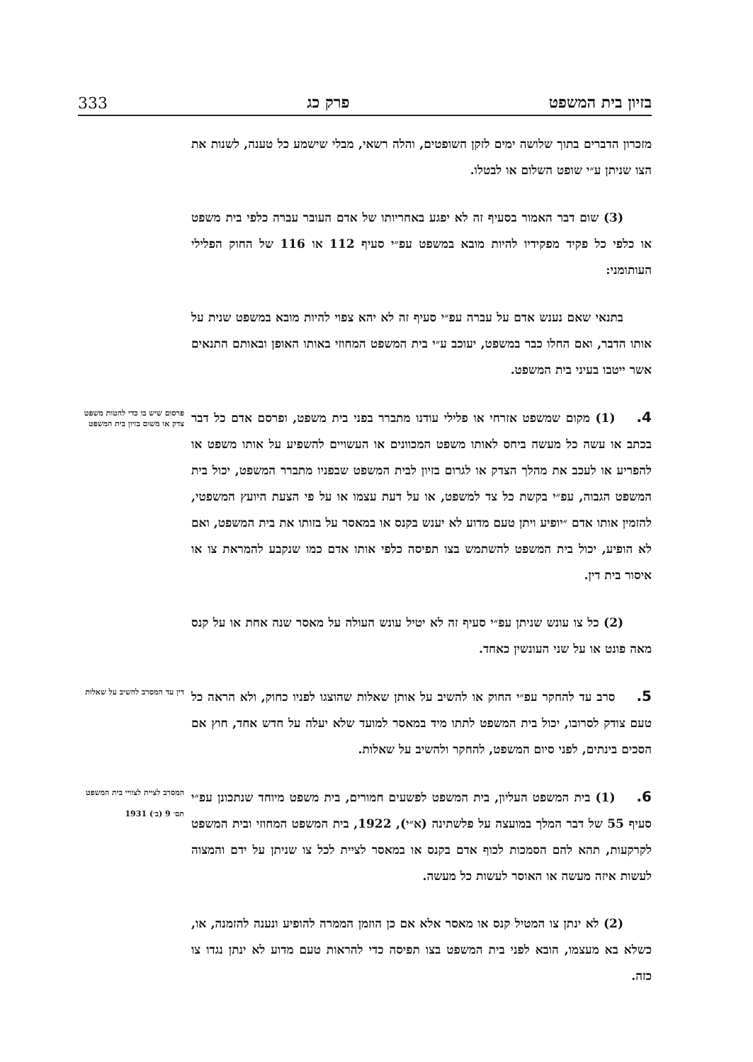בזיון בית המשפט פרק כג 333
מזכרון הדברים בתוך שלושה ימים לזקן השופטים, והלה רשאי, מבלי שישמע כל טענה, לשנות את הצו שניתן ע״י שופט השלום או לבטלו.
(3) שום דבר האמור בסעיף זה לא יפגע באחריותו של אדם העובר עברה כלפי בית משפט או כלפי כל פקיד מפקידיו להיות מובא במשפט עפ״י סעיף 112 או 116 של החוק הפלילי העותומני:
בתנאי שאם נענש אדם על עברה עפ״י סעיף זה לא יהא צפוי להיות מובא במשפט שנית על אותו הדבר, ואם החלו כבר במשפט, יעוכב ע״י בית המשפט המחוזי באותו האופן ובאותם התנאים אשר ייטבו בעיני בית המשפט.
פרסום שיש בו כדי להטות משפט צדק או משום בזיון בית המשפט 4.(1) מקום שמשפט אזרחי או פלילי עודנו מתברר בפני בית משפט, ופרסם אדם כל דבר בכתב או עשה כל מעשה ביחס לאותו משפט המכוונים או העשויים להשפיע על אותו משפט או להפריע או לעכב את מהלך הצדק או לגרום בזיון לבית המשפט שבפניו מתברר המשפט, יכול בית המשפט הגבוה, עפ״י בקשת כל צד למשפט, או על דעת עצמו או על פי הצעת היועץ המשפטי, להזמין אותו אדם ״יופיע ויתן טעם מדוע לא יענש בקנס או במאסר על בזותו את בית המשפט, ואם לא הופיע, יכול בית המשפט להשתמש בצו תפיסה כלפי אותו אדם כמו שנקבע להמראת צו או איסור בית דין.
(2) כל צו עונש שניתן עפ״י סעיף זה לא יטיל עונש העולה על מאסר שנה אחת או על קנס מאה פונט או על שני העונשין כאחד.
דין עד המסרב להשיב על שאלות 5. סרב עד להחקר עפ״י החוק או להשיב על אותן שאלות שהוצגו לפניו כחוק, ולא הראה כל טעם צודק לסרובו, יכול בית המשפט לתתו מיד במאסר למועד שלא יעלה על חדש אחד, חוץ אם הסכים בינתים, לפני סיום המשפט, להחקר ולהשיב על שאלות.
המסרב לציית לצוויי בית המשפט
תס׳ 9 (ב׳) 1931
6.(1) בית המשפט העליון, בית המשפט לפשעים חמורים, בית משפט מיוחד שנתכונן עפ״י סעיף 55 של דבר המלך במועצה על פלשתינה (א״י), 1922, בית המשפט המחוזי ובית המשפט לקרקעות, תהא להם הסמכות לכוף אדם בקנס או במאסר לציית לכל צו שניתן על ידם והמצוה לעשות איזה מעשה או האוסר לעשות כל מעשה.
(2) לא ינתן צו המטיל קנס או מאסר אלא אם כן הוזמן הממרה להופיע ונענה להזמנה, או, כשלא בא מעצמו, הובא לפני בית המשפט בצו תפיסה כדי להראות טעם מדוע לא ינתן נגדו צו כזה.